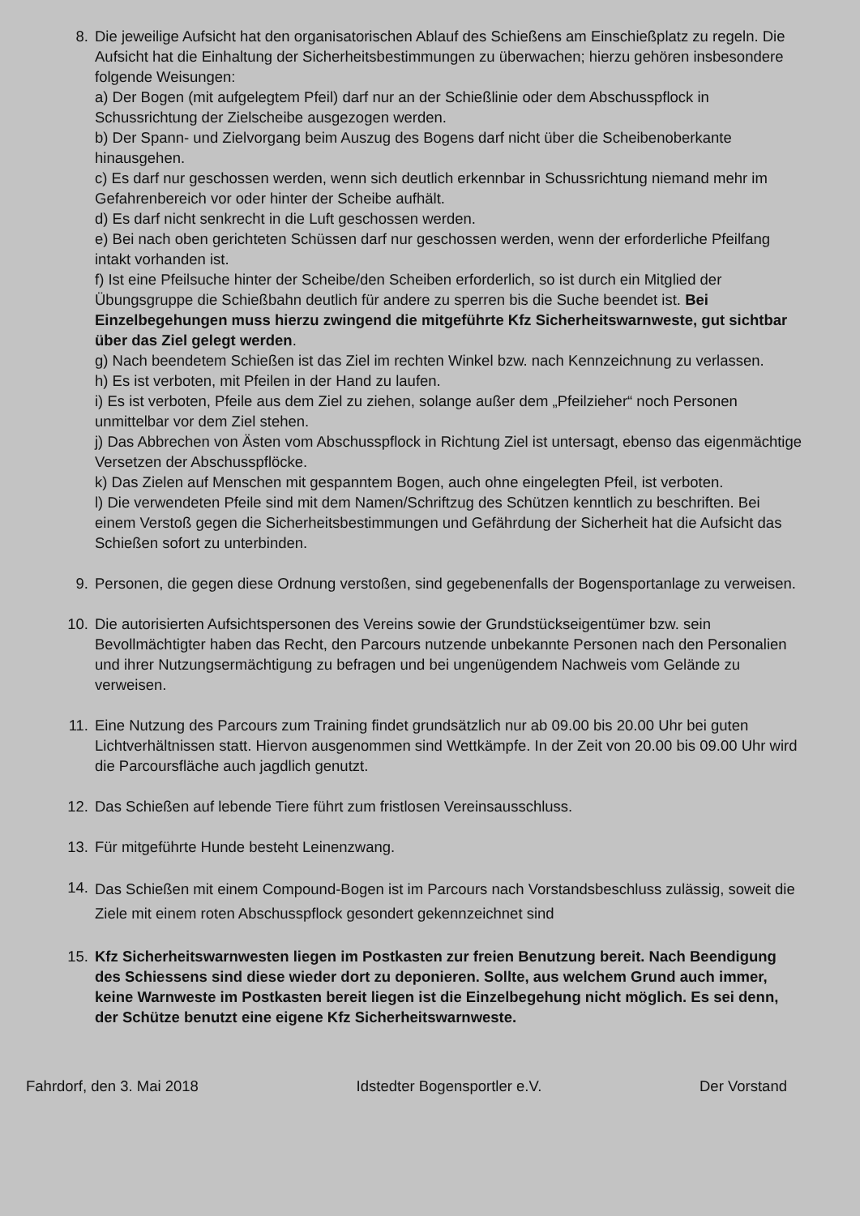8. Die jeweilige Aufsicht hat den organisatorischen Ablauf des Schießens am Einschießplatz zu regeln. Die Aufsicht hat die Einhaltung der Sicherheitsbestimmungen zu überwachen; hierzu gehören insbesondere folgende Weisungen:
a) Der Bogen (mit aufgelegtem Pfeil) darf nur an der Schießlinie oder dem Abschusspflock in Schussrichtung der Zielscheibe ausgezogen werden.
b) Der Spann- und Zielvorgang beim Auszug des Bogens darf nicht über die Scheibenoberkante hinausgehen.
c) Es darf nur geschossen werden, wenn sich deutlich erkennbar in Schussrichtung niemand mehr im Gefahrenbereich vor oder hinter der Scheibe aufhält.
d) Es darf nicht senkrecht in die Luft geschossen werden.
e) Bei nach oben gerichteten Schüssen darf nur geschossen werden, wenn der erforderliche Pfeilfang intakt vorhanden ist.
f) Ist eine Pfeilsuche hinter der Scheibe/den Scheiben erforderlich, so ist durch ein Mitglied der Übungsgruppe die Schießbahn deutlich für andere zu sperren bis die Suche beendet ist. Bei Einzelbegehungen muss hierzu zwingend die mitgeführte Kfz Sicherheitswarnweste, gut sichtbar über das Ziel gelegt werden.
g) Nach beendetem Schießen ist das Ziel im rechten Winkel bzw. nach Kennzeichnung zu verlassen.
h) Es ist verboten, mit Pfeilen in der Hand zu laufen.
i) Es ist verboten, Pfeile aus dem Ziel zu ziehen, solange außer dem „Pfeilzieher“ noch Personen unmittelbar vor dem Ziel stehen.
j) Das Abbrechen von Ästen vom Abschusspflock in Richtung Ziel ist untersagt, ebenso das eigenmächtige Versetzen der Abschusspflöcke.
k) Das Zielen auf Menschen mit gespanntem Bogen, auch ohne eingelegten Pfeil, ist verboten.
l) Die verwendeten Pfeile sind mit dem Namen/Schriftzug des Schützen kenntlich zu beschriften. Bei einem Verstoß gegen die Sicherheitsbestimmungen und Gefährdung der Sicherheit hat die Aufsicht das Schießen sofort zu unterbinden.
9. Personen, die gegen diese Ordnung verstoßen, sind gegebenenfalls der Bogensportanlage zu verweisen.
10. Die autorisierten Aufsichtspersonen des Vereins sowie der Grundstückseigentümer bzw. sein Bevollmächtigter haben das Recht, den Parcours nutzende unbekannte Personen nach den Personalien und ihrer Nutzungsermächtigung zu befragen und bei ungenügendem Nachweis vom Gelände zu verweisen.
11. Eine Nutzung des Parcours zum Training findet grundsätzlich nur ab 09.00 bis 20.00 Uhr bei guten Lichtverhältnissen statt. Hiervon ausgenommen sind Wettkämpfe. In der Zeit von 20.00 bis 09.00 Uhr wird die Parcoursfläche auch jagdlich genutzt.
12. Das Schießen auf lebende Tiere führt zum fristlosen Vereinsausschluss.
13. Für mitgeführte Hunde besteht Leinenzwang.
14.
Das Schießen mit einem Compound-Bogen ist im Parcours nach Vorstandsbeschluss zulässig, soweit die Ziele mit einem roten Abschusspflock gesondert gekennzeichnet sind
15. Kfz Sicherheitswarnwesten liegen im Postkasten zur freien Benutzung bereit. Nach Beendigung des Schiessens sind diese wieder dort zu deponieren. Sollte, aus welchem Grund auch immer, keine Warnweste im Postkasten bereit liegen ist die Einzelbegehung nicht möglich. Es sei denn, der Schütze benutzt eine eigene Kfz Sicherheitswarnweste.
Fahrdorf, den 3. Mai 2018 Idstedter Bogensportler e.V. Der Vorstand